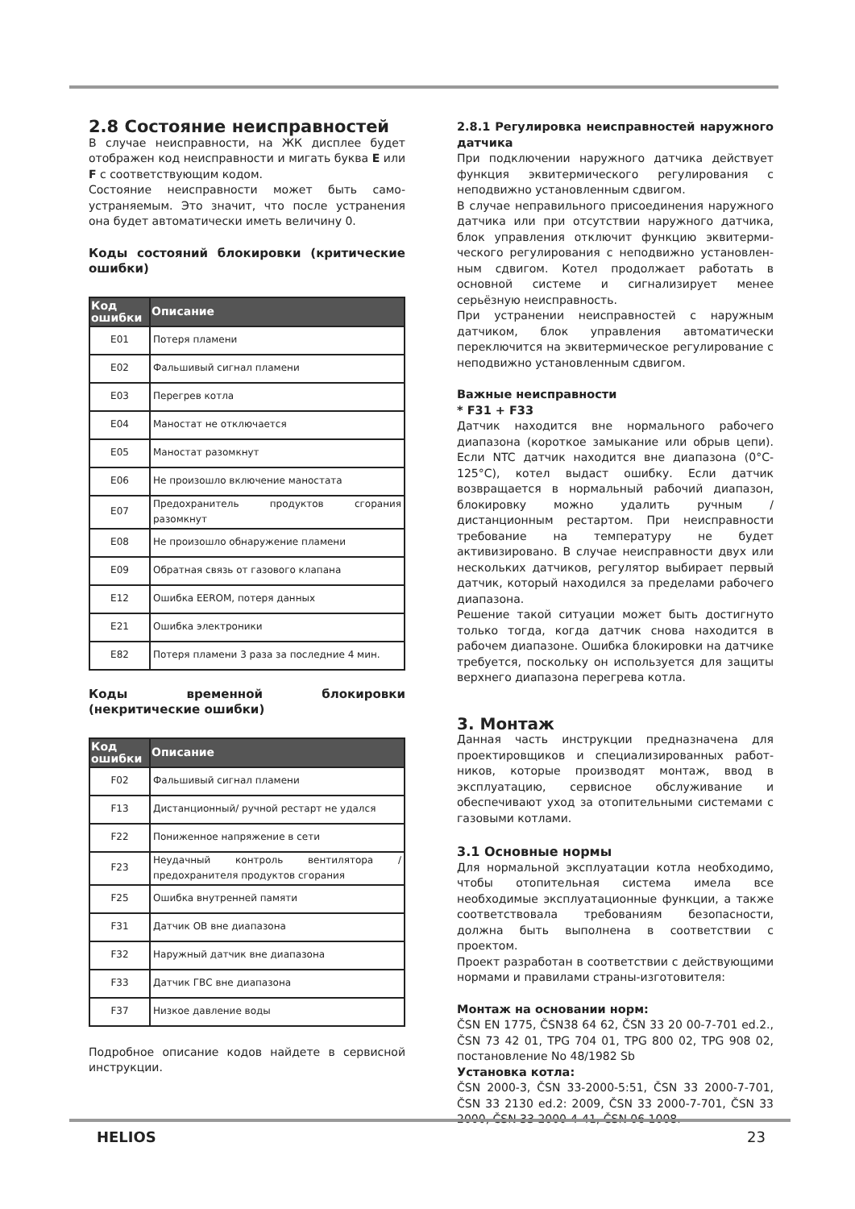2.8 Состояние неисправностей
В случае неисправности, на ЖК дисплее будет отображен код неисправности и мигать буква E или F с соответствующим кодом.
Состояние неисправности может быть само-устраняемым. Это значит, что после устранения она будет автоматически иметь величину 0.
Коды состояний блокировки (критические ошибки)
| Код ошибки | Описание |
| --- | --- |
| E01 | Потеря пламени |
| E02 | Фальшивый сигнал пламени |
| E03 | Перегрев котла |
| E04 | Маностат не отключается |
| E05 | Маностат разомкнут |
| E06 | Не произошло включение маностата |
| E07 | Предохранитель продуктов сгорания разомкнут |
| E08 | Не произошло обнаружение пламени |
| E09 | Обратная связь от газового клапана |
| E12 | Ошибка EEROM, потеря данных |
| E21 | Ошибка электроники |
| E82 | Потеря пламени 3 раза за последние 4 мин. |
Коды временной блокировки (некритические ошибки)
| Код ошибки | Описание |
| --- | --- |
| F02 | Фальшивый сигнал пламени |
| F13 | Дистанционный/ ручной рестарт не удался |
| F22 | Пониженное напряжение в сети |
| F23 | Неудачный контроль вентилятора / предохранителя продуктов сгорания |
| F25 | Ошибка внутренней памяти |
| F31 | Датчик ОВ вне диапазона |
| F32 | Наружный датчик вне диапазона |
| F33 | Датчик ГВС вне диапазона |
| F37 | Низкое давление воды |
Подробное описание кодов найдете в сервисной инструкции.
2.8.1 Регулировка неисправностей наружного датчика
При подключении наружного датчика действует функция эквитермического регулирования с неподвижно установленным сдвигом.
В случае неправильного присоединения наружного датчика или при отсутствии наружного датчика, блок управления отключит функцию эквитерми-ческого регулирования с неподвижно установлен-ным сдвигом. Котел продолжает работать в основной системе и сигнализирует менее серьёзную неисправность.
При устранении неисправностей с наружным датчиком, блок управления автоматически переключится на эквитермическое регулирование с неподвижно установленным сдвигом.
Важные неисправности
* F31 + F33
Датчик находится вне нормального рабочего диапазона (короткое замыкание или обрыв цепи). Если NTC датчик находится вне диапазона (0°C-125°C), котел выдаст ошибку. Если датчик возвращается в нормальный рабочий диапазон, блокировку можно удалить ручным / дистанционным рестартом. При неисправности требование на температуру не будет активизировано. В случае неисправности двух или нескольких датчиков, регулятор выбирает первый датчик, который находился за пределами рабочего диапазона.
Решение такой ситуации может быть достигнуто только тогда, когда датчик снова находится в рабочем диапазоне. Ошибка блокировки на датчике требуется, поскольку он используется для защиты верхнего диапазона перегрева котла.
3. Монтаж
Данная часть инструкции предназначена для проектировщиков и специализированных работ-ников, которые производят монтаж, ввод в эксплуатацию, сервисное обслуживание и обеспечивают уход за отопительными системами с газовыми котлами.
3.1 Основные нормы
Для нормальной эксплуатации котла необходимо, чтобы отопительная система имела все необходимые эксплуатационные функции, а также соответствовала требованиям безопасности, должна быть выполнена в соответствии с проектом.
Проект разработан в соответствии с действующими нормами и правилами страны-изготовителя:
Монтаж на основании норм:
ČSN EN 1775, ČSN38 64 62, ČSN 33 20 00-7-701 ed.2., ČSN 73 42 01, TPG 704 01, TPG 800 02, TPG 908 02, постановление No 48/1982 Sb
Установка котла:
ČSN 2000-3, ČSN 33-2000-5:51, ČSN 33 2000-7-701, ČSN 33 2130 ed.2: 2009, ČSN 33 2000-7-701, ČSN 33 2000, ČSN 33 2000-4-41, ČSN 06 1008.
HELIOS 23